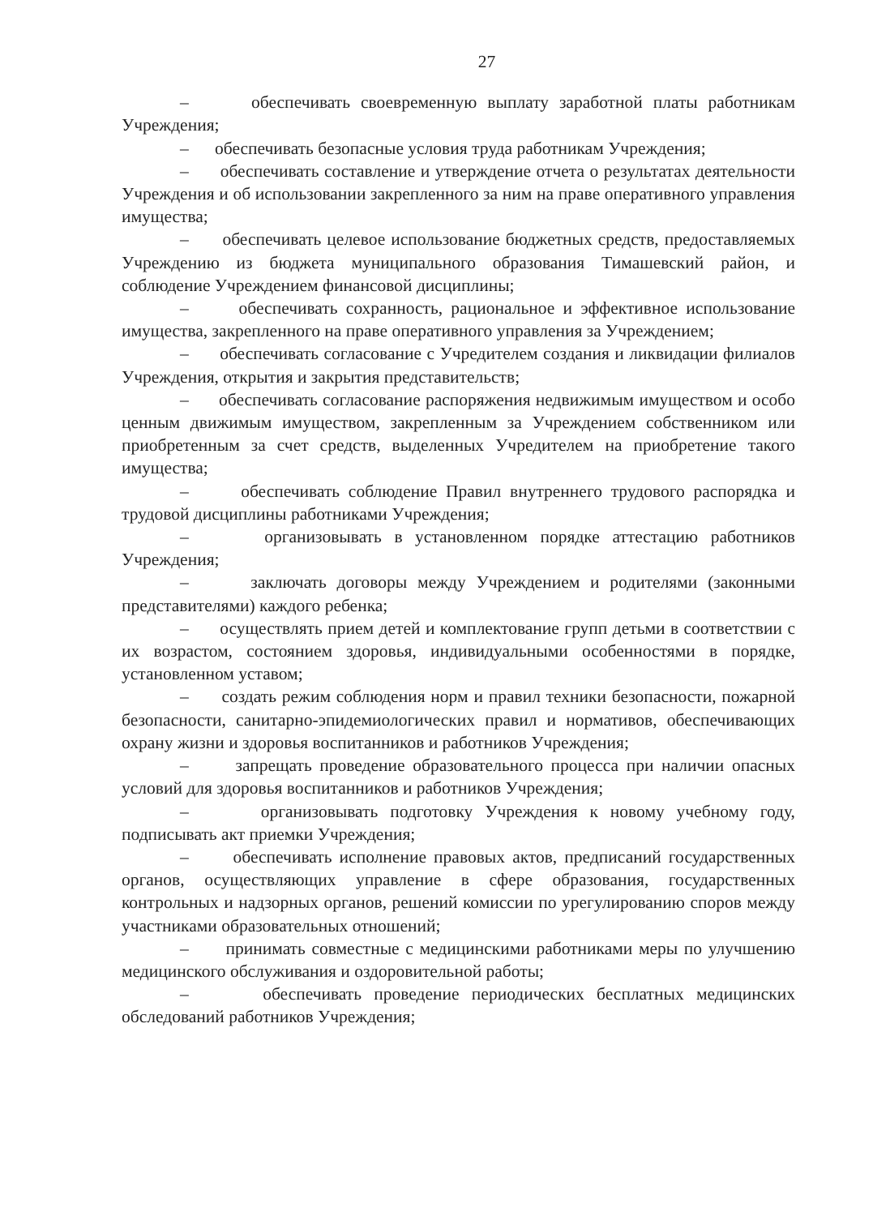27
– обеспечивать своевременную выплату заработной платы работникам Учреждения;
– обеспечивать безопасные условия труда работникам Учреждения;
– обеспечивать составление и утверждение отчета о результатах деятельности Учреждения и об использовании закрепленного за ним на праве оперативного управления имущества;
– обеспечивать целевое использование бюджетных средств, предоставляемых Учреждению из бюджета муниципального образования Тимашевский район, и соблюдение Учреждением финансовой дисциплины;
– обеспечивать сохранность, рациональное и эффективное использование имущества, закрепленного на праве оперативного управления за Учреждением;
– обеспечивать согласование с Учредителем создания и ликвидации филиалов Учреждения, открытия и закрытия представительств;
– обеспечивать согласование распоряжения недвижимым имуществом и особо ценным движимым имуществом, закрепленным за Учреждением собственником или приобретенным за счет средств, выделенных Учредителем на приобретение такого имущества;
– обеспечивать соблюдение Правил внутреннего трудового распорядка и трудовой дисциплины работниками Учреждения;
– организовывать в установленном порядке аттестацию работников Учреждения;
– заключать договоры между Учреждением и родителями (законными представителями) каждого ребенка;
– осуществлять прием детей и комплектование групп детьми в соответствии с их возрастом, состоянием здоровья, индивидуальными особенностями в порядке, установленном уставом;
– создать режим соблюдения норм и правил техники безопасности, пожарной безопасности, санитарно-эпидемиологических правил и нормативов, обеспечивающих охрану жизни и здоровья воспитанников и работников Учреждения;
– запрещать проведение образовательного процесса при наличии опасных условий для здоровья воспитанников и работников Учреждения;
– организовывать подготовку Учреждения к новому учебному году, подписывать акт приемки Учреждения;
– обеспечивать исполнение правовых актов, предписаний государственных органов, осуществляющих управление в сфере образования, государственных контрольных и надзорных органов, решений комиссии по урегулированию споров между участниками образовательных отношений;
– принимать совместные с медицинскими работниками меры по улучшению медицинского обслуживания и оздоровительной работы;
– обеспечивать проведение периодических бесплатных медицинских обследований работников Учреждения;